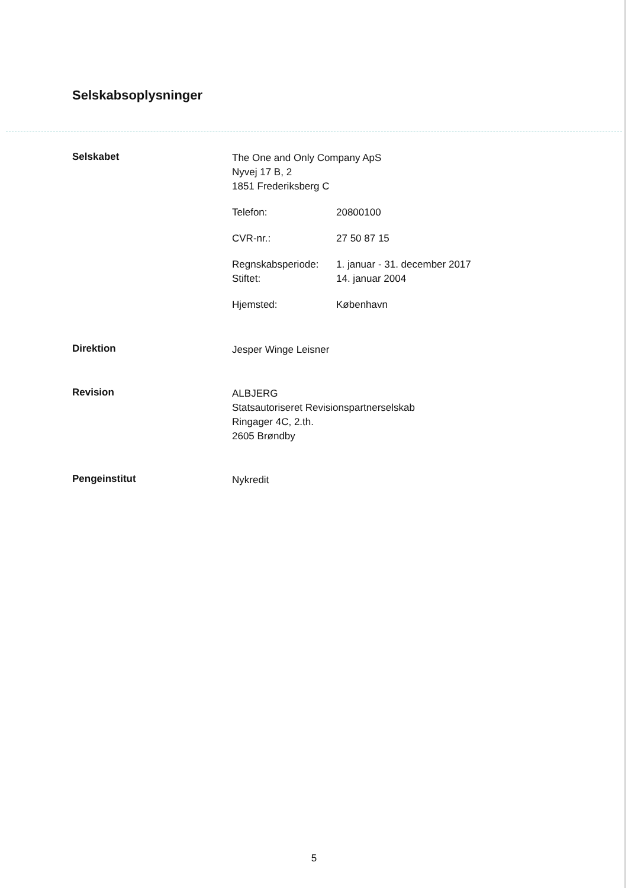Selskabsoplysninger
Selskabet
The One and Only Company ApS
Nyvej 17 B, 2
1851 Frederiksberg C
Telefon: 20800100
CVR-nr.: 27 50 87 15
Regnskabsperiode: 1. januar - 31. december 2017
Stiftet: 14. januar 2004
Hjemsted: København
Direktion
Jesper Winge Leisner
Revision
ALBJERG
Statsautoriseret Revisionspartnerselskab
Ringager 4C, 2.th.
2605 Brøndby
Pengeinstitut
Nykredit
5